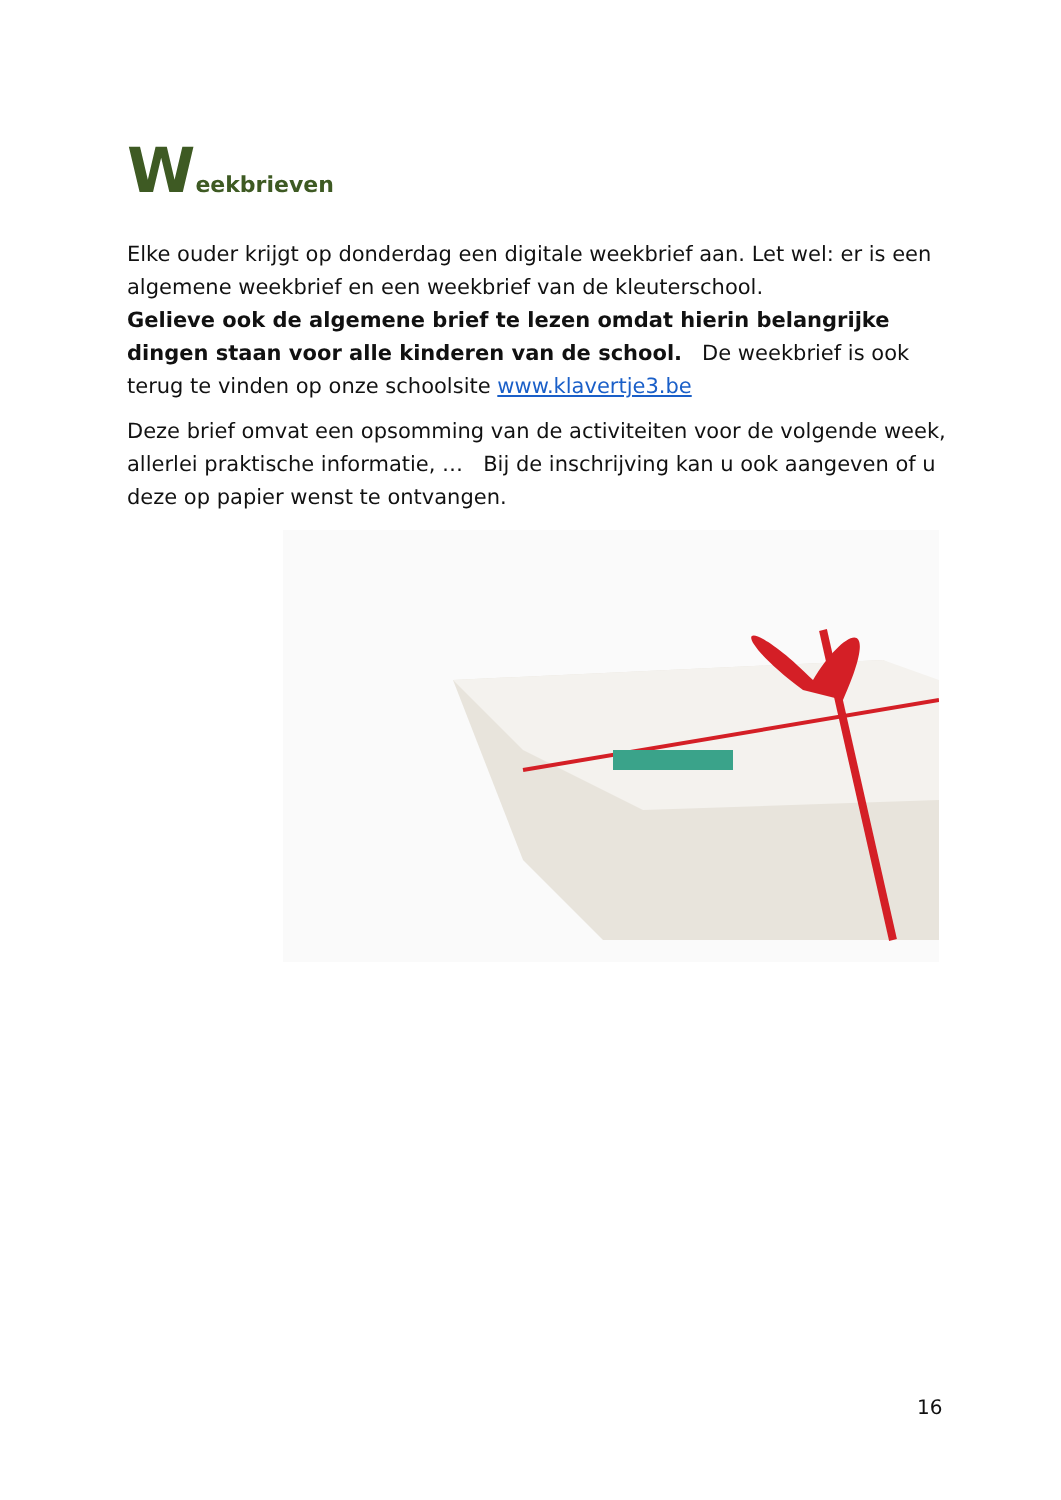Weekbrieven
Elke ouder krijgt op donderdag een digitale weekbrief aan. Let wel: er is een algemene weekbrief en een weekbrief van de kleuterschool.
Gelieve ook de algemene brief te lezen omdat hierin belangrijke dingen staan voor alle kinderen van de school. De weekbrief is ook terug te vinden op onze schoolsite www.klavertje3.be
Deze brief omvat een opsomming van de activiteiten voor de volgende week, allerlei praktische informatie, … Bij de inschrijving kan u ook aangeven of u deze op papier wenst te ontvangen.
16